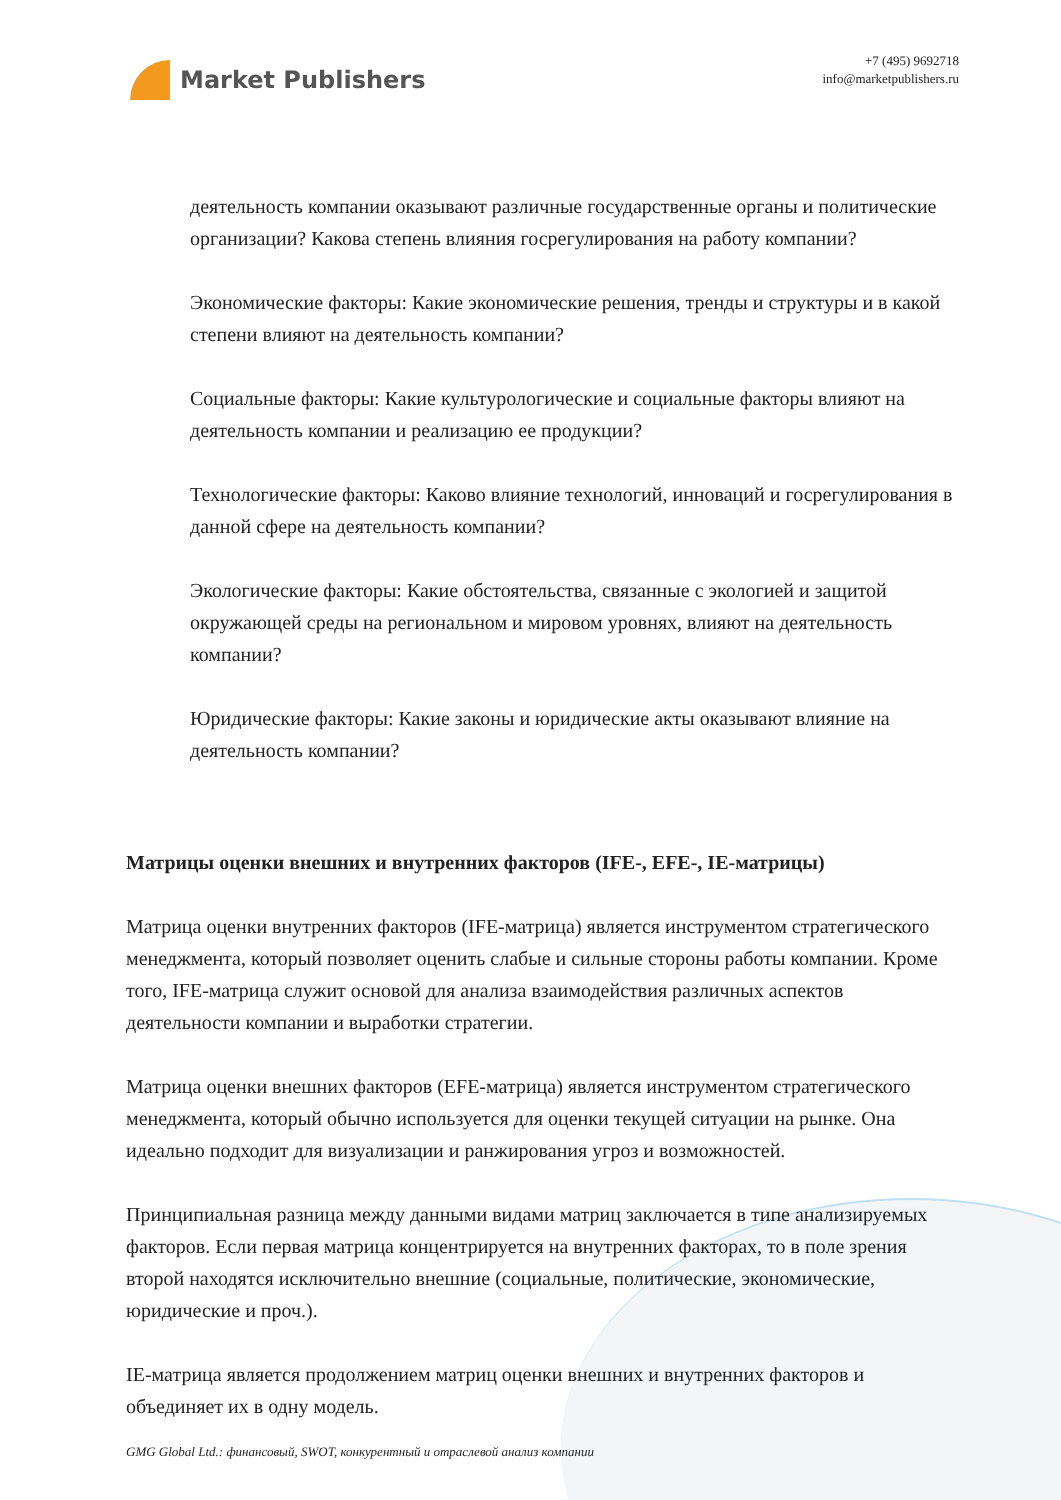Market Publishers
+7 (495) 9692718
info@marketpublishers.ru
деятельность компании оказывают различные государственные органы и политические организации? Какова степень влияния госрегулирования на работу компании?
Экономические факторы: Какие экономические решения, тренды и структуры и в какой степени влияют на деятельность компании?
Социальные факторы: Какие культурологические и социальные факторы влияют на деятельность компании и реализацию ее продукции?
Технологические факторы: Каково влияние технологий, инноваций и госрегулирования в данной сфере на деятельность компании?
Экологические факторы: Какие обстоятельства, связанные с экологией и защитой окружающей среды на региональном и мировом уровнях, влияют на деятельность компании?
Юридические факторы: Какие законы и юридические акты оказывают влияние на деятельность компании?
Матрицы оценки внешних и внутренних факторов (IFE-, EFE-, IE-матрицы)
Матрица оценки внутренних факторов (IFE-матрица) является инструментом стратегического менеджмента, который позволяет оценить слабые и сильные стороны работы компании. Кроме того, IFE-матрица служит основой для анализа взаимодействия различных аспектов деятельности компании и выработки стратегии.
Матрица оценки внешних факторов (EFE-матрица) является инструментом стратегического менеджмента, который обычно используется для оценки текущей ситуации на рынке. Она идеально подходит для визуализации и ранжирования угроз и возможностей.
Принципиальная разница между данными видами матриц заключается в типе анализируемых факторов. Если первая матрица концентрируется на внутренних факторах, то в поле зрения второй находятся исключительно внешние (социальные, политические, экономические, юридические и проч.).
IE-матрица является продолжением матриц оценки внешних и внутренних факторов и объединяет их в одну модель.
GMG Global Ltd.: финансовый, SWOT, конкурентный и отраслевой анализ компании